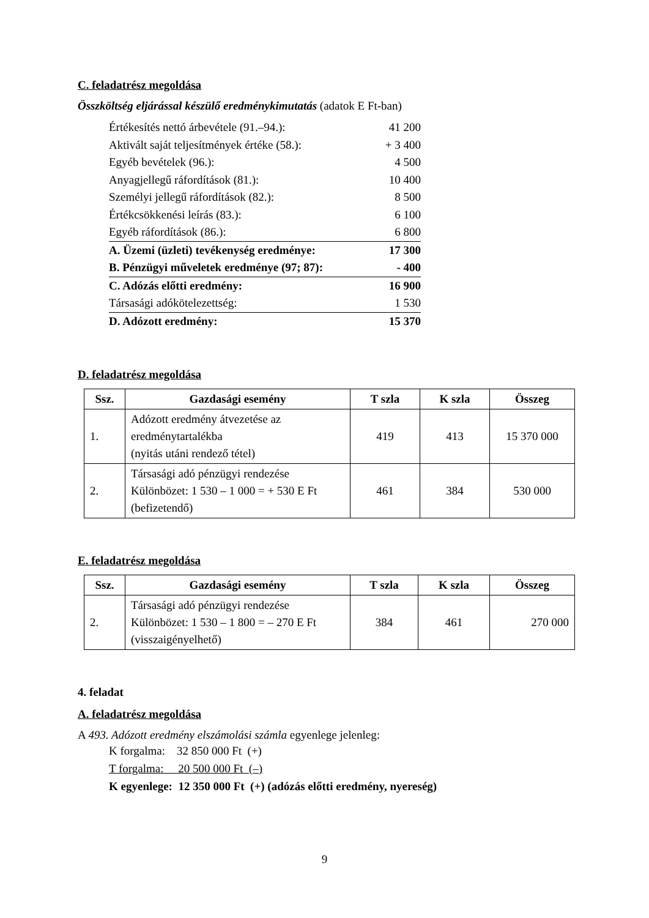C. feladatrész megoldása
Összköltség eljárással készülő eredménykimutatás (adatok E Ft-ban)
| Értékesítés nettó árbevétele (91.–94.): | 41 200 |
| Aktivált saját teljesítmények értéke (58.): | + 3 400 |
| Egyéb bevételek (96.): | 4 500 |
| Anyagjellegű ráfordítások (81.): | 10 400 |
| Személyi jellegű ráfordítások (82.): | 8 500 |
| Értékcsökkenési leírás (83.): | 6 100 |
| Egyéb ráfordítások (86.): | 6 800 |
| A. Üzemi (üzleti) tevékenység eredménye: | 17 300 |
| B. Pénzügyi műveletek eredménye (97; 87): | - 400 |
| C. Adózás előtti eredmény: | 16 900 |
| Társasági adókötelezettség: | 1 530 |
| D. Adózott eredmény: | 15 370 |
D. feladatrész megoldása
| Ssz. | Gazdasági esemény | T szla | K szla | Összeg |
| --- | --- | --- | --- | --- |
| 1. | Adózott eredmény átvezetése az eredménytartalékba (nyitás utáni rendező tétel) | 419 | 413 | 15 370 000 |
| 2. | Társasági adó pénzügyi rendezése Különbözet: 1 530 – 1 000 = + 530 E Ft (befizetendő) | 461 | 384 | 530 000 |
E. feladatrész megoldása
| Ssz. | Gazdasági esemény | T szla | K szla | Összeg |
| --- | --- | --- | --- | --- |
| 2. | Társasági adó pénzügyi rendezése Különbözet: 1 530 – 1 800 = – 270 E Ft (visszaigényelhető) | 384 | 461 | 270 000 |
4. feladat
A. feladatrész megoldása
A 493. Adózott eredmény elszámolási számla egyenlege jelenleg:
K forgalma: 32 850 000 Ft (+)
T forgalma: 20 500 000 Ft (–)
K egyenlege: 12 350 000 Ft (+) (adózás előtti eredmény, nyereség)
9